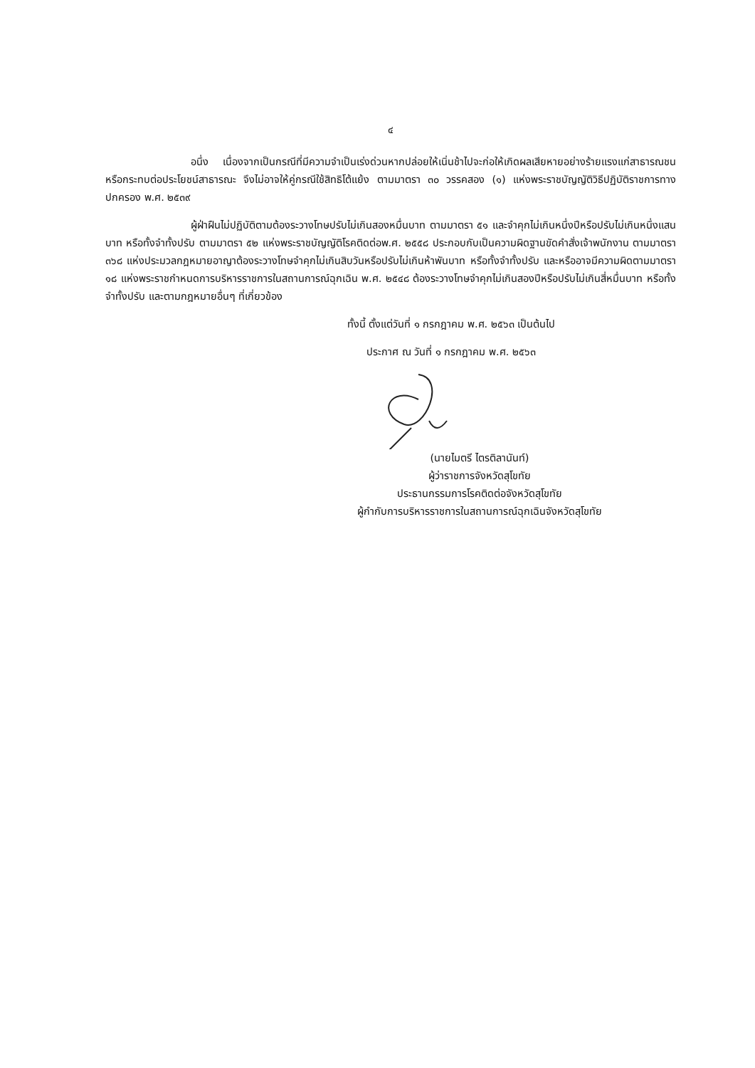๔
อนึ่ง เนื่องจากเป็นกรณีที่มีความจำเป็นเร่งด่วนหากปล่อยให้เนิ่นช้าไปจะก่อให้เกิดผลเสียหายอย่างร้ายแรงแก่สาธารณชนหรือกระทบต่อประโยชน์สาธารณะ จึงไม่อาจให้คู่กรณีใช้สิทธิโต้แย้ง ตามมาตรา ๓๐ วรรคสอง (๑) แห่งพระราชบัญญัติวิธีปฏิบัติราชการทางปกครอง พ.ศ. ๒๕๓๙
ผู้ฝ่าฝืนไม่ปฏิบัติตามต้องระวางโทษปรับไม่เกินสองหมื่นบาท ตามมาตรา ๕๑ และจำคุกไม่เกินหนึ่งปีหรือปรับไม่เกินหนึ่งแสนบาท หรือทั้งจำทั้งปรับ ตามมาตรา ๕๒ แห่งพระราชบัญญัติโรคติดต่อพ.ศ. ๒๕๕๘ ประกอบกับเป็นความผิดฐานขัดคำสั่งเจ้าพนักงาน ตามมาตรา ๓๖๘ แห่งประมวลกฎหมายอาญาต้องระวางโทษจำคุกไม่เกินสิบวันหรือปรับไม่เกินห้าพันบาท หรือทั้งจำทั้งปรับ และหรืออาจมีความผิดตามมาตรา ๑๘ แห่งพระราชกำหนดการบริหารราชการในสถานการณ์ฉุกเฉิน พ.ศ. ๒๕๔๘ ต้องระวางโทษจำคุกไม่เกินสองปีหรือปรับไม่เกินสี่หมื่นบาท หรือทั้งจำทั้งปรับ และตามกฎหมายอื่นๆ ที่เกี่ยวข้อง
ทั้งนี้ ตั้งแต่วันที่ ๑ กรกฎาคม พ.ศ. ๒๕๖๓ เป็นต้นไป
ประกาศ ณ วันที่ ๑ กรกฎาคม พ.ศ. ๒๕๖๓
(นายไมตรี ไตรติลานันท์)
ผู้ว่าราชการจังหวัดสุโขทัย
ประธานกรรมการโรคติดต่อจังหวัดสุโขทัย
ผู้กำกับการบริหารราชการในสถานการณ์ฉุกเฉินจังหวัดสุโขทัย